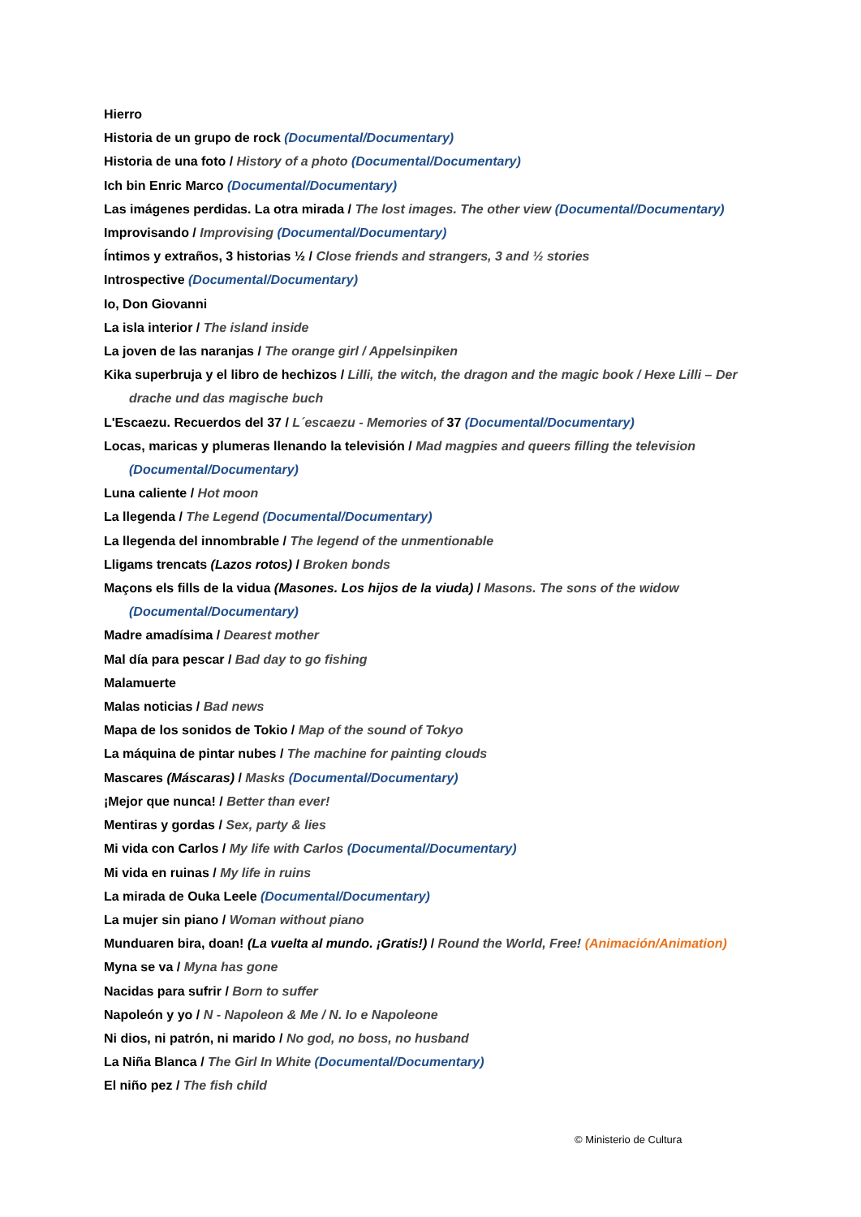Hierro
Historia de un grupo de rock (Documental/Documentary)
Historia de una foto / History of a photo (Documental/Documentary)
Ich bin Enric Marco (Documental/Documentary)
Las imágenes perdidas. La otra mirada / The lost images. The other view (Documental/Documentary)
Improvisando / Improvising (Documental/Documentary)
Íntimos y extraños, 3 historias ½ / Close friends and strangers, 3 and ½ stories
Introspective (Documental/Documentary)
Io, Don Giovanni
La isla interior / The island inside
La joven de las naranjas / The orange girl / Appelsinpiken
Kika superbruja y el libro de hechizos / Lilli, the witch, the dragon and the magic book / Hexe Lilli – Der drache und das magische buch
L'Escaezu. Recuerdos del 37 / L´escaezu - Memories of 37 (Documental/Documentary)
Locas, maricas y plumeras llenando la televisión / Mad magpies and queers filling the television (Documental/Documentary)
Luna caliente / Hot moon
La llegenda / The Legend (Documental/Documentary)
La llegenda del innombrable / The legend of the unmentionable
Lligams trencats (Lazos rotos) / Broken bonds
Maçons els fills de la vidua (Masones. Los hijos de la viuda) / Masons. The sons of the widow (Documental/Documentary)
Madre amadísima / Dearest mother
Mal día para pescar / Bad day to go fishing
Malamuerte
Malas noticias / Bad news
Mapa de los sonidos de Tokio / Map of the sound of Tokyo
La máquina de pintar nubes / The machine for painting clouds
Mascares (Máscaras) / Masks (Documental/Documentary)
¡Mejor que nunca! / Better than ever!
Mentiras y gordas / Sex, party & lies
Mi vida con Carlos / My life with Carlos (Documental/Documentary)
Mi vida en ruinas / My life in ruins
La mirada de Ouka Leele (Documental/Documentary)
La mujer sin piano / Woman without piano
Munduaren bira, doan! (La vuelta al mundo. ¡Gratis!) / Round the World, Free! (Animación/Animation)
Myna se va / Myna has gone
Nacidas para sufrir / Born to suffer
Napoleón y yo / N - Napoleon & Me / N. Io e Napoleone
Ni dios, ni patrón, ni marido / No god, no boss, no husband
La Niña Blanca / The Girl In White (Documental/Documentary)
El niño pez / The fish child
© Ministerio de Cultura